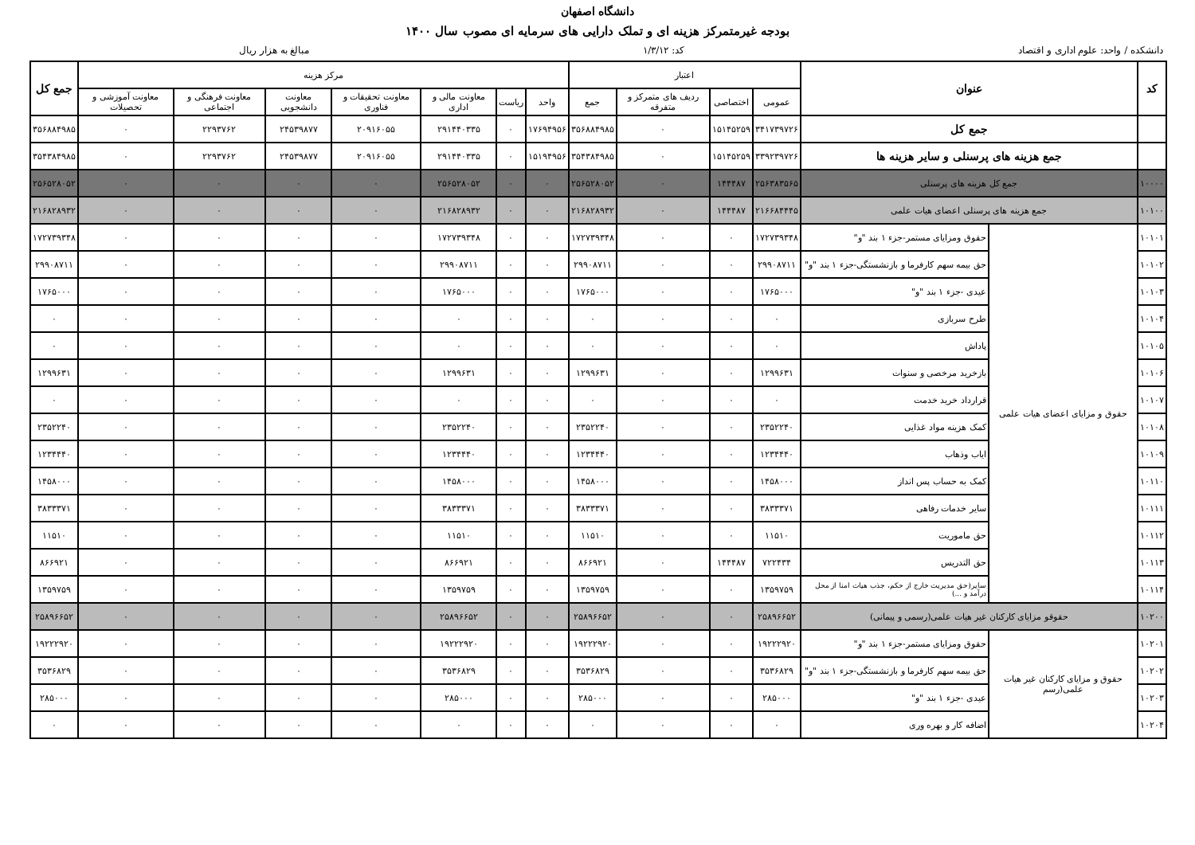دانشگاه اصفهان
بودجه غیرمتمرکز هزینه ای و تملک دارایی های سرمایه ای مصوب سال ۱۴۰۰
دانشکده / واحد: علوم اداری و اقتصاد کد: ۱/۳/۱۲ مبالغ به هزار ریال
| کد | عنوان | | اعتبار | | | | مرکز هزینه | | | | | | | جمع کل |
| --- | --- | --- | --- | --- | --- | --- | --- | --- | --- | --- | --- | --- | --- | --- |
| | | | عمومی | اختصاصی | ردیف های متمرکز و متفرقه | جمع | واحد | ریاست | معاونت مالی و اداری | معاونت تحقیقات و فناوری | معاونت دانشجویی | معاونت فرهنگی و اجتماعی | معاونت آموزشی و تحصیلات | |
| | جمع کل | | ۳۴۱۷۳۹۷۲۶ | ۱۵۱۴۵۲۵۹ | ۰ | ۳۵۶۸۸۴۹۸۵ | ۱۷۶۹۴۹۵۶ | ۰ | ۲۹۱۴۴۰۳۳۵ | ۲۰۹۱۶۰۵۵ | ۲۴۵۳۹۸۷۷ | ۲۲۹۳۷۶۲ | ۰ | ۳۵۶۸۸۴۹۸۵ |
| | جمع هزینه های پرسنلی و سایر هزینه ها | | ۳۳۹۲۳۹۷۲۶ | ۱۵۱۴۵۲۵۹ | ۰ | ۳۵۴۳۸۴۹۸۵ | ۱۵۱۹۴۹۵۶ | ۰ | ۲۹۱۴۴۰۳۳۵ | ۲۰۹۱۶۰۵۵ | ۲۴۵۳۹۸۷۷ | ۲۲۹۳۷۶۲ | ۰ | ۳۵۴۳۸۴۹۸۵ |
| ۱۰۰۰۰ | جمع کل هزینه های پرسنلی | | ۲۵۶۳۸۳۵۶۵ | ۱۴۴۴۸۷ | ۰ | ۲۵۶۵۲۸۰۵۲ | ۰ | ۰ | ۲۵۶۵۲۸۰۵۲ | ۰ | ۰ | ۰ | ۰ | ۲۵۶۵۲۸۰۵۲ |
| ۱۰۱۰۰ | جمع هزینه های پرسنلی اعضای هیات علمی | | ۲۱۶۶۸۴۴۴۵ | ۱۴۴۴۸۷ | ۰ | ۲۱۶۸۲۸۹۳۲ | ۰ | ۰ | ۲۱۶۸۲۸۹۳۲ | ۰ | ۰ | ۰ | ۰ | ۲۱۶۸۲۸۹۳۲ |
| ۱۰۱۰۱ | حقوق و مزایای اعضای هیات علمی | حقوق ومزایای مستمر-جزء ۱ بند "و" | ۱۷۲۷۳۹۳۴۸ | ۰ | ۰ | ۱۷۲۷۳۹۳۴۸ | ۰ | ۰ | ۱۷۲۷۳۹۳۴۸ | ۰ | ۰ | ۰ | ۰ | ۱۷۲۷۳۹۳۴۸ |
| ۱۰۱۰۲ | | حق بیمه سهم کارفرما و بازنشستگی-جزء ۱ بند "و" | ۲۹۹۰۸۷۱۱ | ۰ | ۰ | ۲۹۹۰۸۷۱۱ | ۰ | ۰ | ۲۹۹۰۸۷۱۱ | ۰ | ۰ | ۰ | ۰ | ۲۹۹۰۸۷۱۱ |
| ۱۰۱۰۳ | | عیدی -جزء ۱ بند "و" | ۱۷۶۵۰۰۰ | ۰ | ۰ | ۱۷۶۵۰۰۰ | ۰ | ۰ | ۱۷۶۵۰۰۰ | ۰ | ۰ | ۰ | ۰ | ۱۷۶۵۰۰۰ |
| ۱۰۱۰۴ | | طرح سربازی | ۰ | ۰ | ۰ | ۰ | ۰ | ۰ | ۰ | ۰ | ۰ | ۰ | ۰ | ۰ |
| ۱۰۱۰۵ | | پاداش | ۰ | ۰ | ۰ | ۰ | ۰ | ۰ | ۰ | ۰ | ۰ | ۰ | ۰ | ۰ |
| ۱۰۱۰۶ | | بازخرید مرخصی و سنوات | ۱۲۹۹۶۳۱ | ۰ | ۰ | ۱۲۹۹۶۳۱ | ۰ | ۰ | ۱۲۹۹۶۳۱ | ۰ | ۰ | ۰ | ۰ | ۱۲۹۹۶۳۱ |
| ۱۰۱۰۷ | | قرارداد خرید خدمت | ۰ | ۰ | ۰ | ۰ | ۰ | ۰ | ۰ | ۰ | ۰ | ۰ | ۰ | ۰ |
| ۱۰۱۰۸ | | کمک هزینه مواد غذایی | ۲۳۵۲۲۴۰ | ۰ | ۰ | ۲۳۵۲۲۴۰ | ۰ | ۰ | ۲۳۵۲۲۴۰ | ۰ | ۰ | ۰ | ۰ | ۲۳۵۲۲۴۰ |
| ۱۰۱۰۹ | | ایاب وذهاب | ۱۲۳۴۴۴۰ | ۰ | ۰ | ۱۲۳۴۴۴۰ | ۰ | ۰ | ۱۲۳۴۴۴۰ | ۰ | ۰ | ۰ | ۰ | ۱۲۳۴۴۴۰ |
| ۱۰۱۱۰ | | کمک به حساب پس انداز | ۱۴۵۸۰۰۰ | ۰ | ۰ | ۱۴۵۸۰۰۰ | ۰ | ۰ | ۱۴۵۸۰۰۰ | ۰ | ۰ | ۰ | ۰ | ۱۴۵۸۰۰۰ |
| ۱۰۱۱۱ | | سایر خدمات رفاهی | ۳۸۳۳۳۷۱ | ۰ | ۰ | ۳۸۳۳۳۷۱ | ۰ | ۰ | ۳۸۳۳۳۷۱ | ۰ | ۰ | ۰ | ۰ | ۳۸۳۳۳۷۱ |
| ۱۰۱۱۲ | | حق ماموریت | ۱۱۵۱۰ | ۰ | ۰ | ۱۱۵۱۰ | ۰ | ۰ | ۱۱۵۱۰ | ۰ | ۰ | ۰ | ۰ | ۱۱۵۱۰ |
| ۱۰۱۱۳ | | حق التدریس | ۷۲۲۴۳۴ | ۱۴۴۴۸۷ | ۰ | ۸۶۶۹۲۱ | ۰ | ۰ | ۸۶۶۹۲۱ | ۰ | ۰ | ۰ | ۰ | ۸۶۶۹۲۱ |
| ۱۰۱۱۴ | | سایر(حق مدیریت خارج از حکم، جذب هیات امنا از محل درآمد و ...) | ۱۳۵۹۷۵۹ | ۰ | ۰ | ۱۳۵۹۷۵۹ | ۰ | ۰ | ۱۳۵۹۷۵۹ | ۰ | ۰ | ۰ | ۰ | ۱۳۵۹۷۵۹ |
| ۱۰۲۰۰ | حقوقو مزایای کارکنان غیر هیات علمی(رسمی و پیمانی) | | ۲۵۸۹۶۶۵۲ | ۰ | ۰ | ۲۵۸۹۶۶۵۲ | ۰ | ۰ | ۲۵۸۹۶۶۵۲ | ۰ | ۰ | ۰ | ۰ | ۲۵۸۹۶۶۵۲ |
| ۱۰۲۰۱ | حقوق و مزایای کارکنان غیر هیات علمی(رسم | حقوق ومزایای مستمر-جزء ۱ بند "و" | ۱۹۲۲۲۹۲۰ | ۰ | ۰ | ۱۹۲۲۲۹۲۰ | ۰ | ۰ | ۱۹۲۲۲۹۲۰ | ۰ | ۰ | ۰ | ۰ | ۱۹۲۲۲۹۲۰ |
| ۱۰۲۰۲ | | حق بیمه سهم کارفرما و بازنشستگی-جزء ۱ بند "و" | ۳۵۳۶۸۲۹ | ۰ | ۰ | ۳۵۳۶۸۲۹ | ۰ | ۰ | ۳۵۳۶۸۲۹ | ۰ | ۰ | ۰ | ۰ | ۳۵۳۶۸۲۹ |
| ۱۰۲۰۳ | | عیدی -جزء ۱ بند "و" | ۲۸۵۰۰۰ | ۰ | ۰ | ۲۸۵۰۰۰ | ۰ | ۰ | ۲۸۵۰۰۰ | ۰ | ۰ | ۰ | ۰ | ۲۸۵۰۰۰ |
| ۱۰۲۰۴ | | اضافه کار و بهره وری | ۰ | ۰ | ۰ | ۰ | ۰ | ۰ | ۰ | ۰ | ۰ | ۰ | ۰ | ۰ |